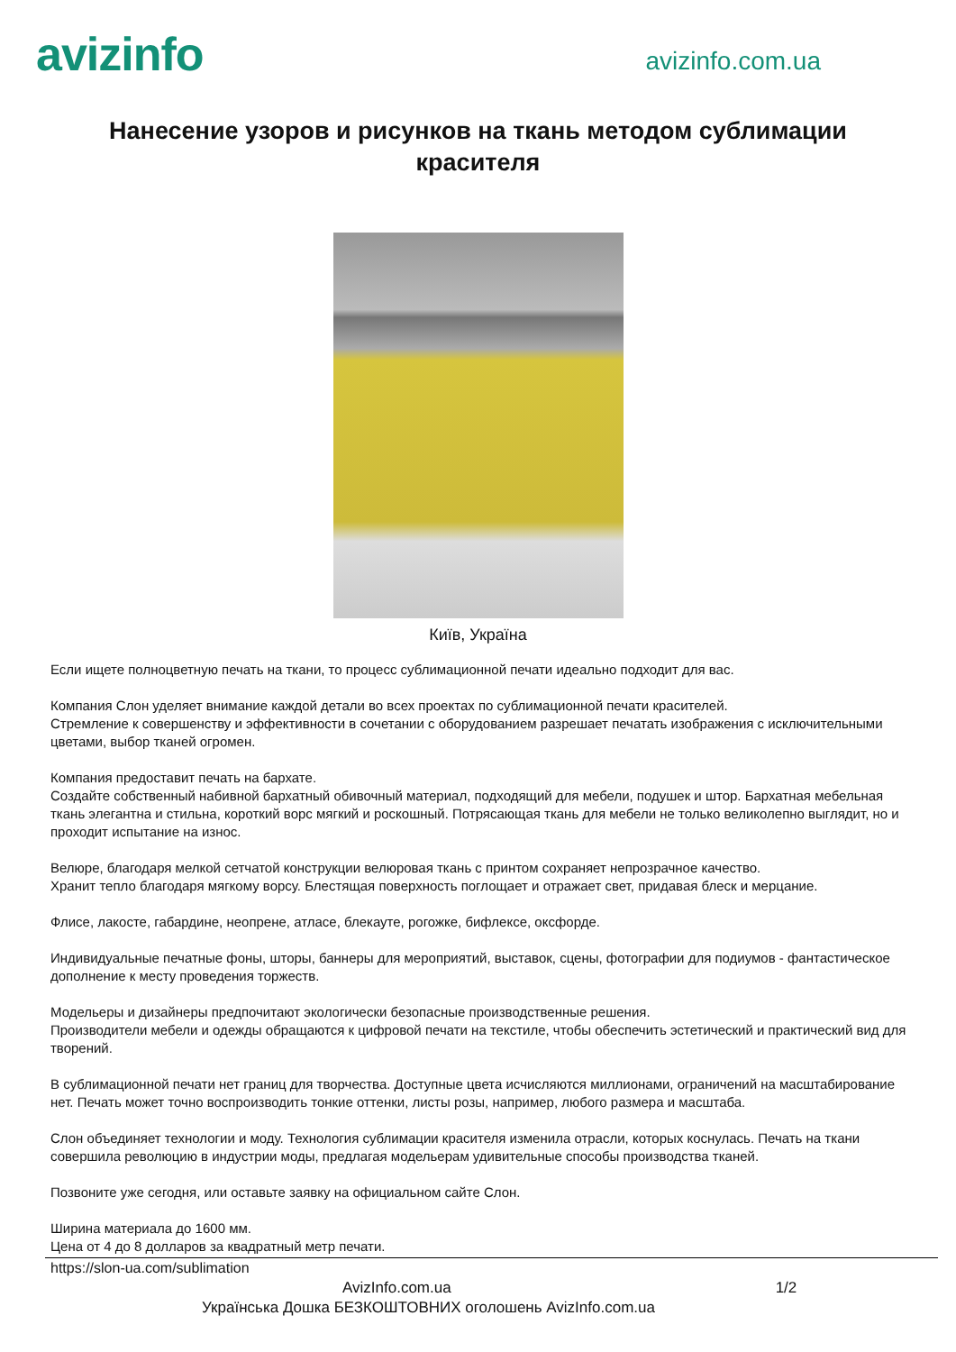avizinfo
avizinfo.com.ua
Нанесение узоров и рисунков на ткань методом сублимации красителя
Київ, Україна
Если ищете полноцветную печать на ткани, то процесс сублимационной печати идеально подходит для вас.
Компания Слон уделяет внимание каждой детали во всех проектах по сублимационной печати красителей.
Стремление к совершенству и эффективности в сочетании с оборудованием разрешает печатать изображения с исключительными цветами, выбор тканей огромен.
Компания предоставит печать на бархате.
Создайте собственный набивной бархатный обивочный материал, подходящий для мебели, подушек и штор. Бархатная мебельная ткань элегантна и стильна, короткий ворс мягкий и роскошный. Потрясающая ткань для мебели не только великолепно выглядит, но и проходит испытание на износ.
Велюре, благодаря мелкой сетчатой конструкции велюровая ткань с принтом сохраняет непрозрачное качество.
Хранит тепло благодаря мягкому ворсу. Блестящая поверхность поглощает и отражает свет, придавая блеск и мерцание.
Флисе, лакосте, габардине, неопрене, атласе, блекауте, рогожке, бифлексе, оксфорде.
Индивидуальные печатные фоны, шторы, баннеры для мероприятий, выставок, сцены, фотографии для подиумов - фантастическое дополнение к месту проведения торжеств.
Модельеры и дизайнеры предпочитают экологически безопасные производственные решения.
Производители мебели и одежды обращаются к цифровой печати на текстиле, чтобы обеспечить эстетический и практический вид для творений.
В сублимационной печати нет границ для творчества. Доступные цвета исчисляются миллионами, ограничений на масштабирование нет. Печать может точно воспроизводить тонкие оттенки, листы розы, например, любого размера и масштаба.
Слон объединяет технологии и моду. Технология сублимации красителя изменила отрасли, которых коснулась. Печать на ткани совершила революцию в индустрии моды, предлагая модельерам удивительные способы производства тканей.
Позвоните уже сегодня, или оставьте заявку на официальном сайте Слон.
Ширина материала до 1600 мм.
Цена от 4 до 8 долларов за квадратный метр печати.
https://slon-ua.com/sublimation
AvizInfo.com.ua 1/2
Українська Дошка БЕЗКОШТОВНИХ оголошень AvizInfo.com.ua